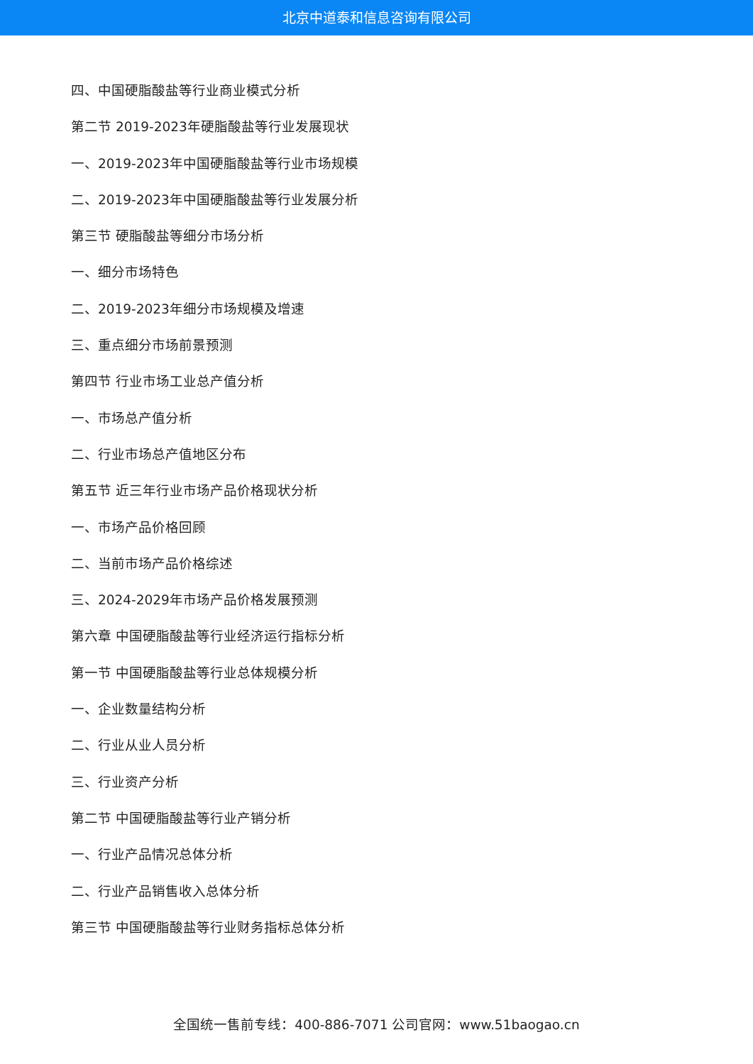北京中道泰和信息咨询有限公司
四、中国硬脂酸盐等行业商业模式分析
第二节 2019-2023年硬脂酸盐等行业发展现状
一、2019-2023年中国硬脂酸盐等行业市场规模
二、2019-2023年中国硬脂酸盐等行业发展分析
第三节 硬脂酸盐等细分市场分析
一、细分市场特色
二、2019-2023年细分市场规模及增速
三、重点细分市场前景预测
第四节 行业市场工业总产值分析
一、市场总产值分析
二、行业市场总产值地区分布
第五节 近三年行业市场产品价格现状分析
一、市场产品价格回顾
二、当前市场产品价格综述
三、2024-2029年市场产品价格发展预测
第六章 中国硬脂酸盐等行业经济运行指标分析
第一节 中国硬脂酸盐等行业总体规模分析
一、企业数量结构分析
二、行业从业人员分析
三、行业资产分析
第二节 中国硬脂酸盐等行业产销分析
一、行业产品情况总体分析
二、行业产品销售收入总体分析
第三节 中国硬脂酸盐等行业财务指标总体分析
全国统一售前专线：400-886-7071 公司官网：www.51baogao.cn